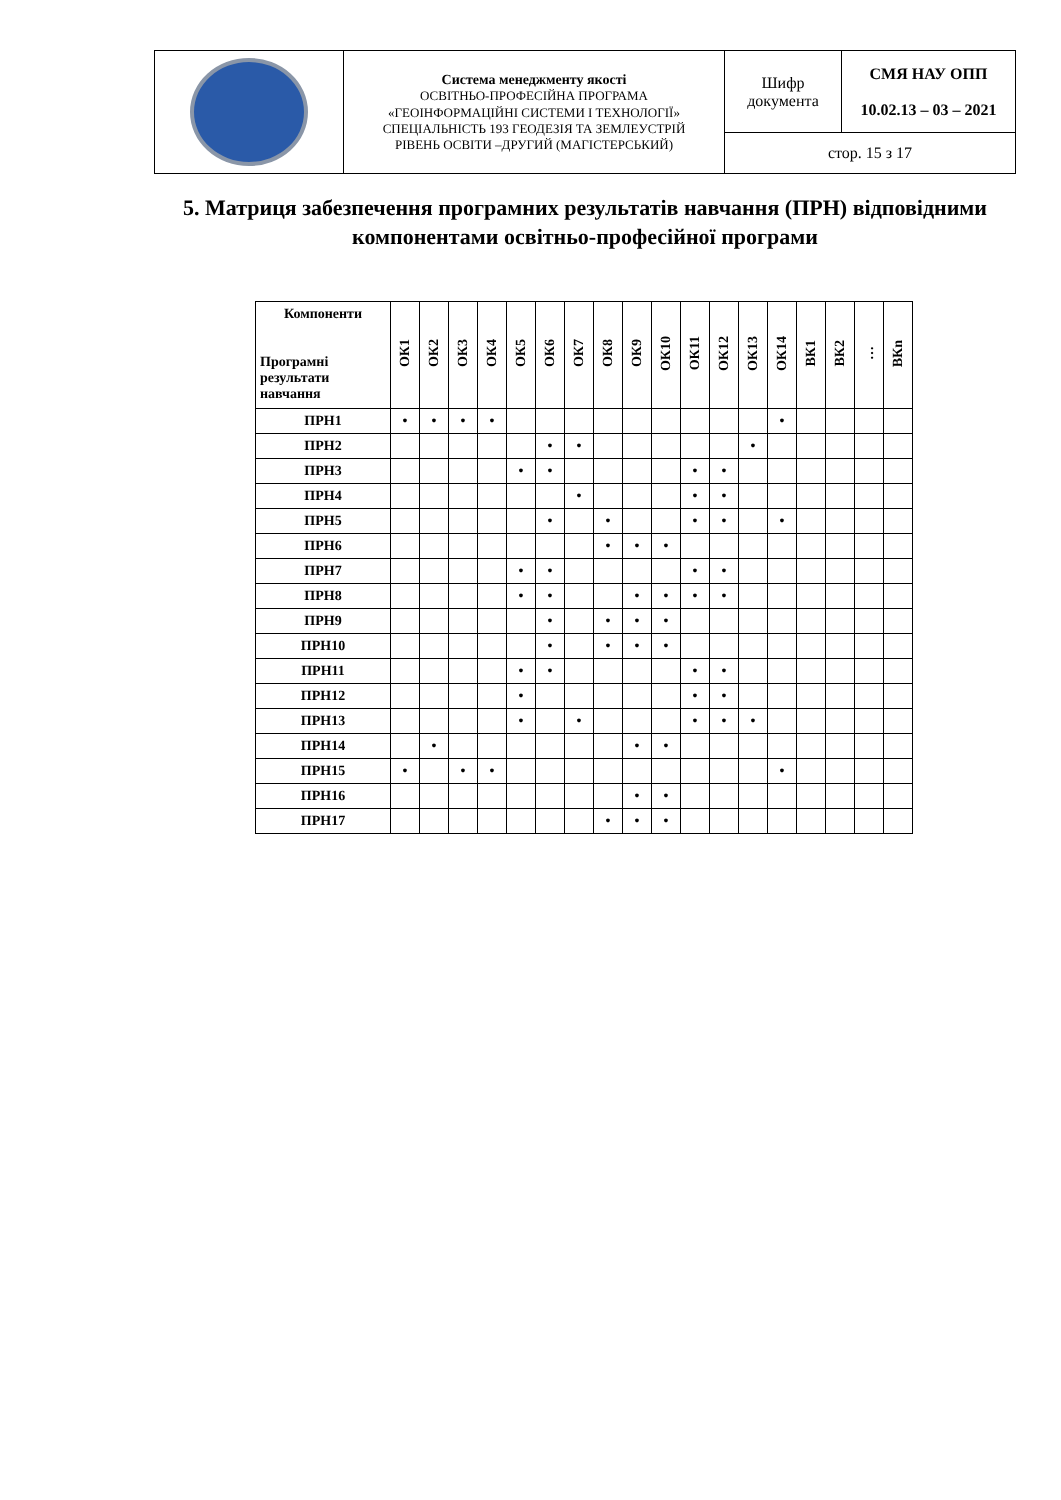| | Система менеджменту якості ОСВІТНЬО-ПРОФЕСІЙНА ПРОГРАМА «ГЕОІНФОРМАЦІЙНІ СИСТЕМИ І ТЕХНОЛОГІЇ» СПЕЦІАЛЬНІСТЬ 193 ГЕОДЕЗІЯ ТА ЗЕМЛЕУСТРІЙ РІВЕНЬ ОСВІТИ –ДРУГИЙ (МАГІСТЕРСЬКИЙ) | Шифр документа | СМЯ НАУ ОПП 10.02.13 – 03 – 2021 |
| | | стор. 15 з 17 | |
5. Матриця забезпечення програмних результатів навчання (ПРН) відповідними компонентами освітньо-професійної програми
| Компоненти Програмні результати навчання | ОК1 | ОК2 | ОК3 | ОК4 | ОК5 | ОК6 | ОК7 | ОК8 | ОК9 | ОК10 | ОК11 | ОК12 | ОК13 | ОК14 | ВК1 | ВК2 | … | ВКn |
| --- | --- | --- | --- | --- | --- | --- | --- | --- | --- | --- | --- | --- | --- | --- | --- | --- | --- | --- |
| ПРН1 | • | • | • | • | | | | | | | | | | • | | | | |
| ПРН2 | | | | | | • | • | | | | | | • | | | | | |
| ПРН3 | | | | | • | • | | | | | • | • | | | | | | |
| ПРН4 | | | | | | | • | | | | • | • | | | | | | |
| ПРН5 | | | | | | • | | • | | | • | • | | • | | | | |
| ПРН6 | | | | | | | | • | • | • | | | | | | | | |
| ПРН7 | | | | | • | • | | | | | • | • | | | | | | |
| ПРН8 | | | | | • | • | | | • | • | • | • | | | | | | |
| ПРН9 | | | | | | • | | • | • | • | | | | | | | | |
| ПРН10 | | | | | | • | | • | • | • | | | | | | | | |
| ПРН11 | | | | | • | • | | | | | • | • | | | | | | |
| ПРН12 | | | | | • | | | | | | • | • | | | | | | |
| ПРН13 | | | | | • | | • | | | | • | • | • | | | | | |
| ПРН14 | | • | | | | | | | • | • | | | | | | | | |
| ПРН15 | • | | • | • | | | | | | | | | | • | | | | |
| ПРН16 | | | | | | | | | • | • | | | | | | | | |
| ПРН17 | | | | | | | | • | • | • | | | | | | | | |